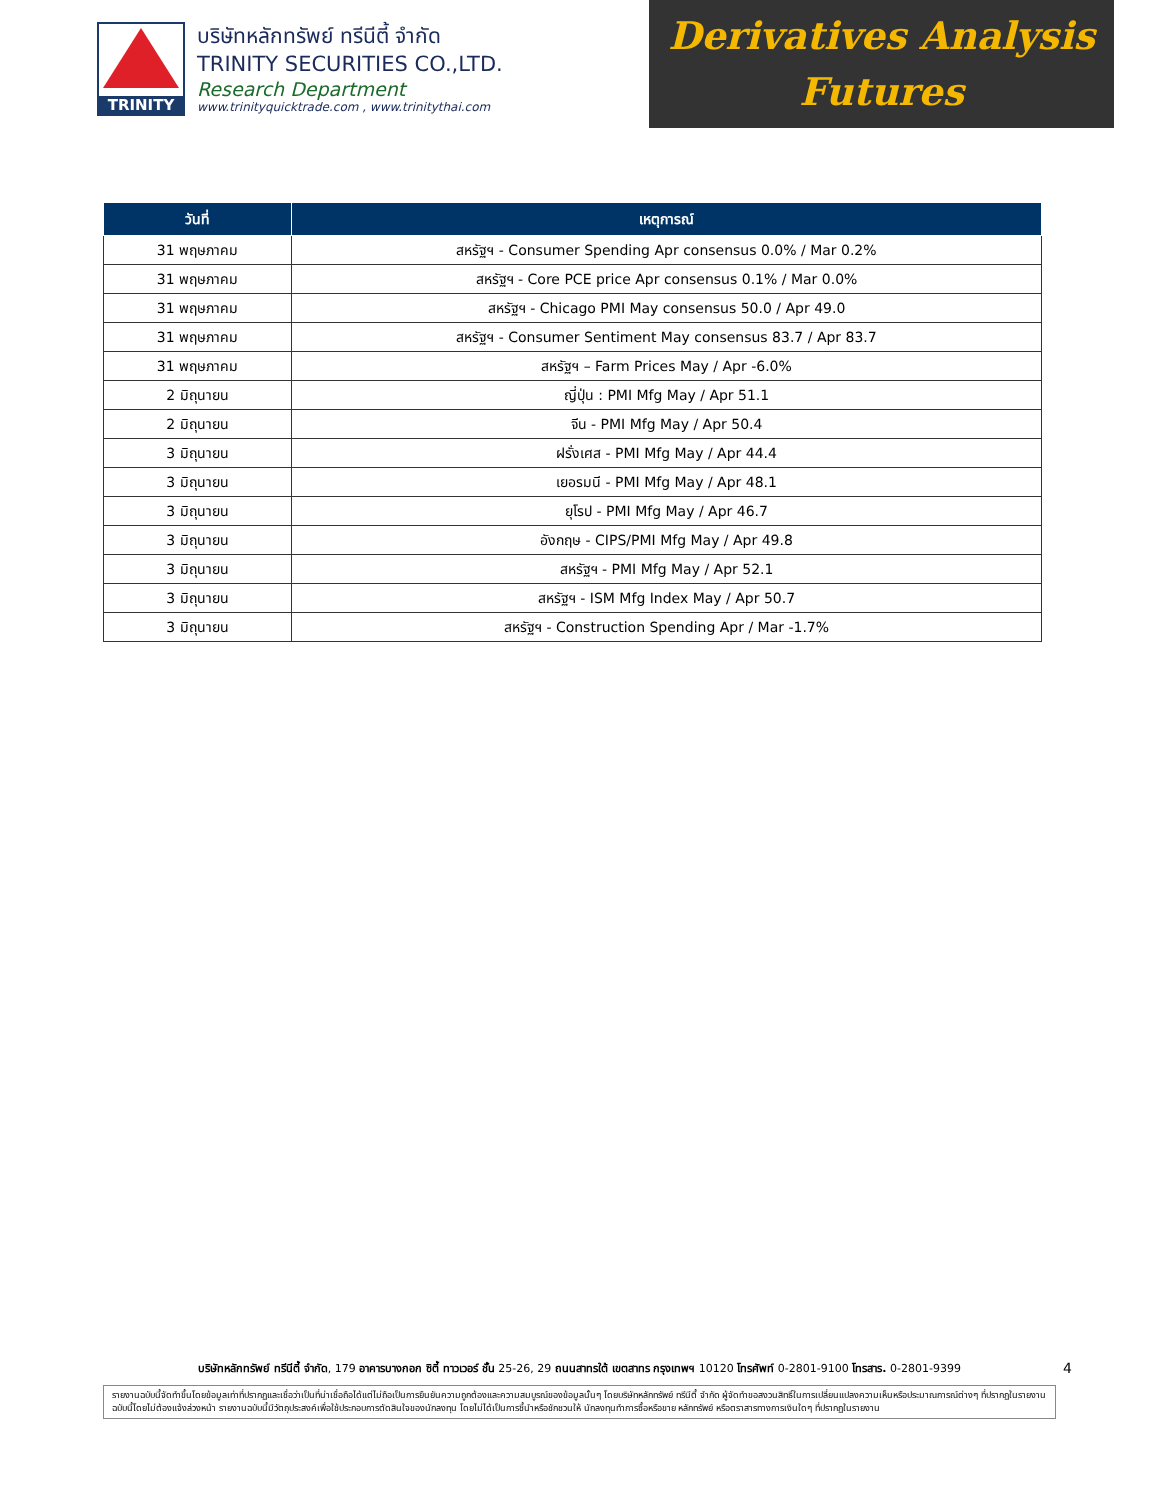TRINITY
บริษัทหลักทรัพย์ ทรีนีตี้ จำกัด
TRINITY SECURITIES CO.,LTD.
Research Department
www.trinityquicktrade.com , www.trinitythai.com
Derivatives Analysis
Futures
| วันที่ | เหตุการณ์ |
| --- | --- |
| 31 พฤษภาคม | สหรัฐฯ - Consumer Spending Apr consensus 0.0% / Mar 0.2% |
| 31 พฤษภาคม | สหรัฐฯ - Core PCE price Apr consensus 0.1% / Mar 0.0% |
| 31 พฤษภาคม | สหรัฐฯ - Chicago PMI May consensus 50.0 / Apr 49.0 |
| 31 พฤษภาคม | สหรัฐฯ - Consumer Sentiment May consensus 83.7 / Apr 83.7 |
| 31 พฤษภาคม | สหรัฐฯ – Farm Prices May / Apr -6.0% |
| 2 มิถุนายน | ญี่ปุ่น : PMI Mfg May / Apr 51.1 |
| 2 มิถุนายน | จีน - PMI Mfg May / Apr 50.4 |
| 3 มิถุนายน | ฝรั่งเศส - PMI Mfg May / Apr 44.4 |
| 3 มิถุนายน | เยอรมนี - PMI Mfg May / Apr 48.1 |
| 3 มิถุนายน | ยุโรป - PMI Mfg May / Apr 46.7 |
| 3 มิถุนายน | อังกฤษ - CIPS/PMI Mfg May / Apr 49.8 |
| 3 มิถุนายน | สหรัฐฯ - PMI Mfg May / Apr 52.1 |
| 3 มิถุนายน | สหรัฐฯ - ISM Mfg Index May / Apr 50.7 |
| 3 มิถุนายน | สหรัฐฯ - Construction Spending Apr / Mar -1.7% |
บริษัทหลักทรัพย์ ทรีนีตี้ จำกัด, 179 อาคารบางกอก ซิตี้ ทาวเวอร์ ชั้น 25-26, 29 ถนนสาทรใต้ เขตสาทร กรุงเทพฯ 10120 โทรศัพท์ 0-2801-9100 โทรสาร. 0-2801-9399 4
รายงานฉบับนี้จัดทำขึ้นโดยข้อมูลเท่าที่ปรากฏและเชื่อว่าเป็นที่น่าเชื่อถือได้แต่ไม่ถือเป็นการยืนยันความถูกต้องและความสมบูรณ์ของข้อมูลนั้นๆ โดยบริษัทหลักทรัพย์ ทรีนีตี้ จำกัด ผู้จัดทำขอสงวนสิทธิ์ในการเปลี่ยนแปลงความเห็นหรือประมาณการณ์ต่างๆ ที่ปรากฏในรายงานฉบับนี้โดยไม่ต้องแจ้งล่วงหน้า รายงานฉบับนี้มีวัตถุประสงค์เพื่อใช้ประกอบการตัดสินใจของนักลงทุน โดยไม่ได้เป็นการชี้นำหรือชักชวนให้ นักลงทุนทำการซื้อหรือขาย หลักทรัพย์ หรือตราสารทางการเงินใดๆ ที่ปรากฏในรายงาน